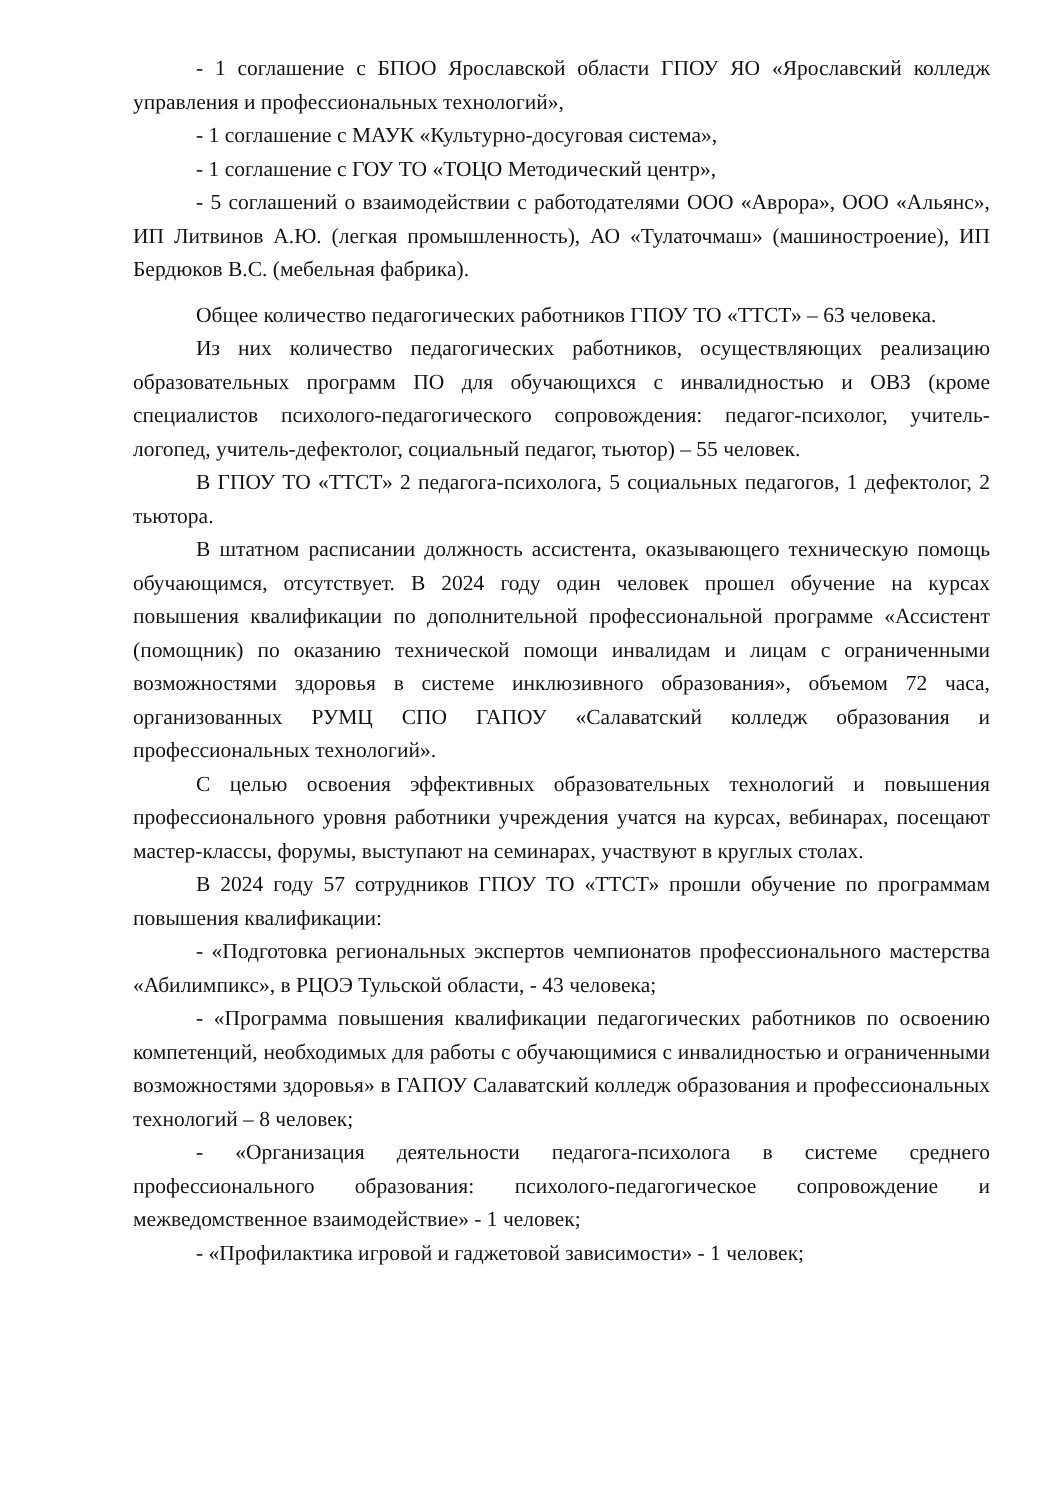- 1 соглашение с БПОО Ярославской области ГПОУ ЯО «Ярославский колледж управления и профессиональных технологий»,
- 1 соглашение с МАУК «Культурно-досуговая система»,
- 1 соглашение с ГОУ ТО «ТОЦО Методический центр»,
- 5 соглашений о взаимодействии с работодателями ООО «Аврора», ООО «Альянс», ИП Литвинов А.Ю. (легкая промышленность), АО «Тулаточмаш» (машиностроение), ИП Бердюков В.С. (мебельная фабрика).
Общее количество педагогических работников ГПОУ ТО «ТТСТ» – 63 человека.
Из них количество педагогических работников, осуществляющих реализацию образовательных программ ПО для обучающихся с инвалидностью и ОВЗ (кроме специалистов психолого-педагогического сопровождения: педагог-психолог, учитель-логопед, учитель-дефектолог, социальный педагог, тьютор) – 55 человек.
В ГПОУ ТО «ТТСТ» 2 педагога-психолога, 5 социальных педагогов, 1 дефектолог, 2 тьютора.
В штатном расписании должность ассистента, оказывающего техническую помощь обучающимся, отсутствует. В 2024 году один человек прошел обучение на курсах повышения квалификации по дополнительной профессиональной программе «Ассистент (помощник) по оказанию технической помощи инвалидам и лицам с ограниченными возможностями здоровья в системе инклюзивного образования», объемом 72 часа, организованных РУМЦ СПО ГАПОУ «Салаватский колледж образования и профессиональных технологий».
С целью освоения эффективных образовательных технологий и повышения профессионального уровня работники учреждения учатся на курсах, вебинарах, посещают мастер-классы, форумы, выступают на семинарах, участвуют в круглых столах.
В 2024 году 57 сотрудников ГПОУ ТО «ТТСТ» прошли обучение по программам повышения квалификации:
- «Подготовка региональных экспертов чемпионатов профессионального мастерства «Абилимпикс», в РЦОЭ Тульской области, - 43 человека;
- «Программа повышения квалификации педагогических работников по освоению компетенций, необходимых для работы с обучающимися с инвалидностью и ограниченными возможностями здоровья» в ГАПОУ Салаватский колледж образования и профессиональных технологий – 8 человек;
- «Организация деятельности педагога-психолога в системе среднего профессионального образования: психолого-педагогическое сопровождение и межведомственное взаимодействие» - 1 человек;
- «Профилактика игровой и гаджетовой зависимости» - 1 человек;